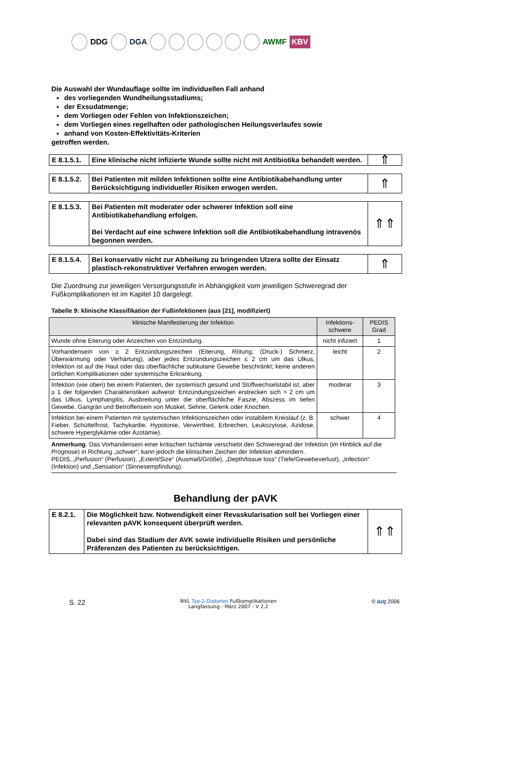DDG DGA AWMF KBV
Die Auswahl der Wundauflage sollte im individuellen Fall anhand
des vorliegenden Wundheilungsstadiums;
der Exsudatmenge;
dem Vorliegen oder Fehlen von Infektionszeichen;
dem Vorliegen eines regelhaften oder pathologischen Heilungsverlaufes sowie
anhand von Kosten-Effektivitäts-Kriterien
getroffen werden.
| E 8.1.5.1. | Eine klinische nicht infizierte Wunde sollte nicht mit Antibiotika behandelt werden. | ⇑ |
| E 8.1.5.2. | Bei Patienten mit milden Infektionen sollte eine Antibiotikabehandlung unter Berücksichtigung individueller Risiken erwogen werden. | ⇑ |
| E 8.1.5.3. | Bei Patienten mit moderater oder schwerer Infektion soll eine Antibiotikabehandlung erfolgen. Bei Verdacht auf eine schwere Infektion soll die Antibiotikabehandlung intravenös begonnen werden. | ⇑⇑ |
| E 8.1.5.4. | Bei konservativ nicht zur Abheilung zu bringenden Ulzera sollte der Einsatz plastisch-rekonstruktiver Verfahren erwogen werden. | ⇑ |
Die Zuordnung zur jeweiligen Versorgungsstufe in Abhängigkeit vom jeweiligen Schweregrad der Fußkomplikationen ist im Kapitel 10 dargelegt.
Tabelle 9: klinische Klassifikation der Fußinfektionen (aus [21], modifiziert)
| klinische Manifestierung der Infektion | Infektions-schwere | PEDIS Grad |
| --- | --- | --- |
| Wunde ohne Eiterung oder Anzeichen von Entzündung. | nicht infiziert | 1 |
| Vorhandensein von ≥ 2 Entzündungszeichen (Eiterung, Rötung, (Druck-) Schmerz, Überwärmung oder Verhärtung), aber jedes Entzündungszeichen ≤ 2 cm um das Ulkus, Infektion ist auf die Haut oder das oberflächliche subkutane Gewebe beschränkt; keine anderen örtlichen Komplikationen oder systemische Erkrankung. | leicht | 2 |
| Infektion (wie oben) bei einem Patienten, der systemisch gesund und Stoffwechselstabil ist, aber ≥ 1 der folgenden Charakteristiken aufweist: Entzündungszeichen erstrecken sich > 2 cm um das Ulkus, Lymphangitis, Ausbreitung unter die oberflächliche Faszie, Abszess im tiefen Gewebe, Gangrän und Betroffensein von Muskel, Sehne, Gelenk oder Knochen. | moderat | 3 |
| Infektion bei einem Patienten mit systemischen Infektionszeichen oder instabilem Kreislauf (z. B. Fieber, Schüttelfrost, Tachykardie, Hypotonie, Verwirrtheit, Erbrechen, Leukozytose, Azidose, schwere Hyperglykämie oder Azotämie). | schwer | 4 |
Anmerkung. Das Vorhandensein einer kritischen Ischämie verschiebt den Schweregrad der Infektion (im Hinblick auf die Prognose) in Richtung „schwer“, kann jedoch die klinischen Zeichen der Infektion abmindern.
PEDIS, „Perfusion“ (Perfusion), „Extent/Size“ (Ausmaß/Größe), „Depth/tissue loss“ (Tiefe/Gewebeverlust), „Infection“ (Infektion) und „Sensation“ (Sinnesempfindung).
Behandlung der pAVK
| E 8.2.1. | Die Möglichkeit bzw. Notwendigkeit einer Revaskularisation soll bei Vorliegen einer relevanten pAVK konsequent überprüft werden. Dabei sind das Stadium der AVK sowie individuelle Risiken und persönliche Präferenzen des Patienten zu berücksichtigen. | ⇑⇑ |
S. 22 NVL Typ-2-Diabetes Fußkomplikationen
Langfassung - März 2007 - V 2.2 © äzq 2006